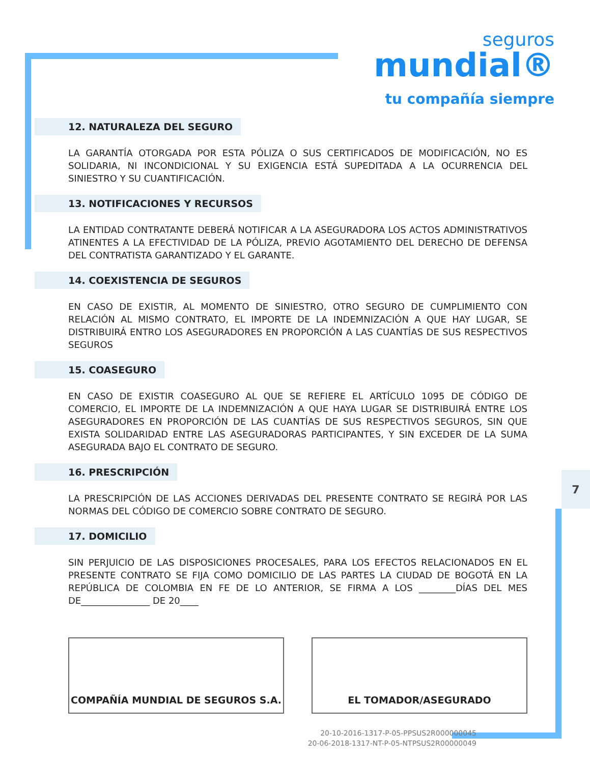seguros
mundial®
tu compañía siempre
7
12. NATURALEZA DEL SEGURO
LA GARANTÍA OTORGADA POR ESTA PÓLIZA O SUS CERTIFICADOS DE MODIFICACIÓN, NO ES SOLIDARIA, NI INCONDICIONAL Y SU EXIGENCIA ESTÁ SUPEDITADA A LA OCURRENCIA DEL SINIESTRO Y SU CUANTIFICACIÓN.
13. NOTIFICACIONES Y RECURSOS
LA ENTIDAD CONTRATANTE DEBERÁ NOTIFICAR A LA ASEGURADORA LOS ACTOS ADMINISTRATIVOS ATINENTES A LA EFECTIVIDAD DE LA PÓLIZA, PREVIO AGOTAMIENTO DEL DERECHO DE DEFENSA DEL CONTRATISTA GARANTIZADO Y EL GARANTE.
14. COEXISTENCIA DE SEGUROS
EN CASO DE EXISTIR, AL MOMENTO DE SINIESTRO, OTRO SEGURO DE CUMPLIMIENTO CON RELACIÓN AL MISMO CONTRATO, EL IMPORTE DE LA INDEMNIZACIÓN A QUE HAY LUGAR, SE DISTRIBUIRÁ ENTRO LOS ASEGURADORES EN PROPORCIÓN A LAS CUANTÍAS DE SUS RESPECTIVOS SEGUROS
15. COASEGURO
EN CASO DE EXISTIR COASEGURO AL QUE SE REFIERE EL ARTÍCULO 1095 DE CÓDIGO DE COMERCIO, EL IMPORTE DE LA INDEMNIZACIÓN A QUE HAYA LUGAR SE DISTRIBUIRÁ ENTRE LOS ASEGURADORES EN PROPORCIÓN DE LAS CUANTÍAS DE SUS RESPECTIVOS SEGUROS, SIN QUE EXISTA SOLIDARIDAD ENTRE LAS ASEGURADORAS PARTICIPANTES, Y SIN EXCEDER DE LA SUMA ASEGURADA BAJO EL CONTRATO DE SEGURO.
16. PRESCRIPCIÓN
LA PRESCRIPCIÓN DE LAS ACCIONES DERIVADAS DEL PRESENTE CONTRATO SE REGIRÁ POR LAS NORMAS DEL CÓDIGO DE COMERCIO SOBRE CONTRATO DE SEGURO.
17. DOMICILIO
SIN PERJUICIO DE LAS DISPOSICIONES PROCESALES, PARA LOS EFECTOS RELACIONADOS EN EL PRESENTE CONTRATO SE FIJA COMO DOMICILIO DE LAS PARTES LA CIUDAD DE BOGOTÁ EN LA REPÚBLICA DE COLOMBIA EN FE DE LO ANTERIOR, SE FIRMA A LOS ________DÍAS DEL MES DE_______________ DE 20____
COMPAÑÍA MUNDIAL DE SEGUROS S.A. EL TOMADOR/ASEGURADO
20-10-2016-1317-P-05-PPSUS2R000000045
20-06-2018-1317-NT-P-05-NTPSUS2R00000049